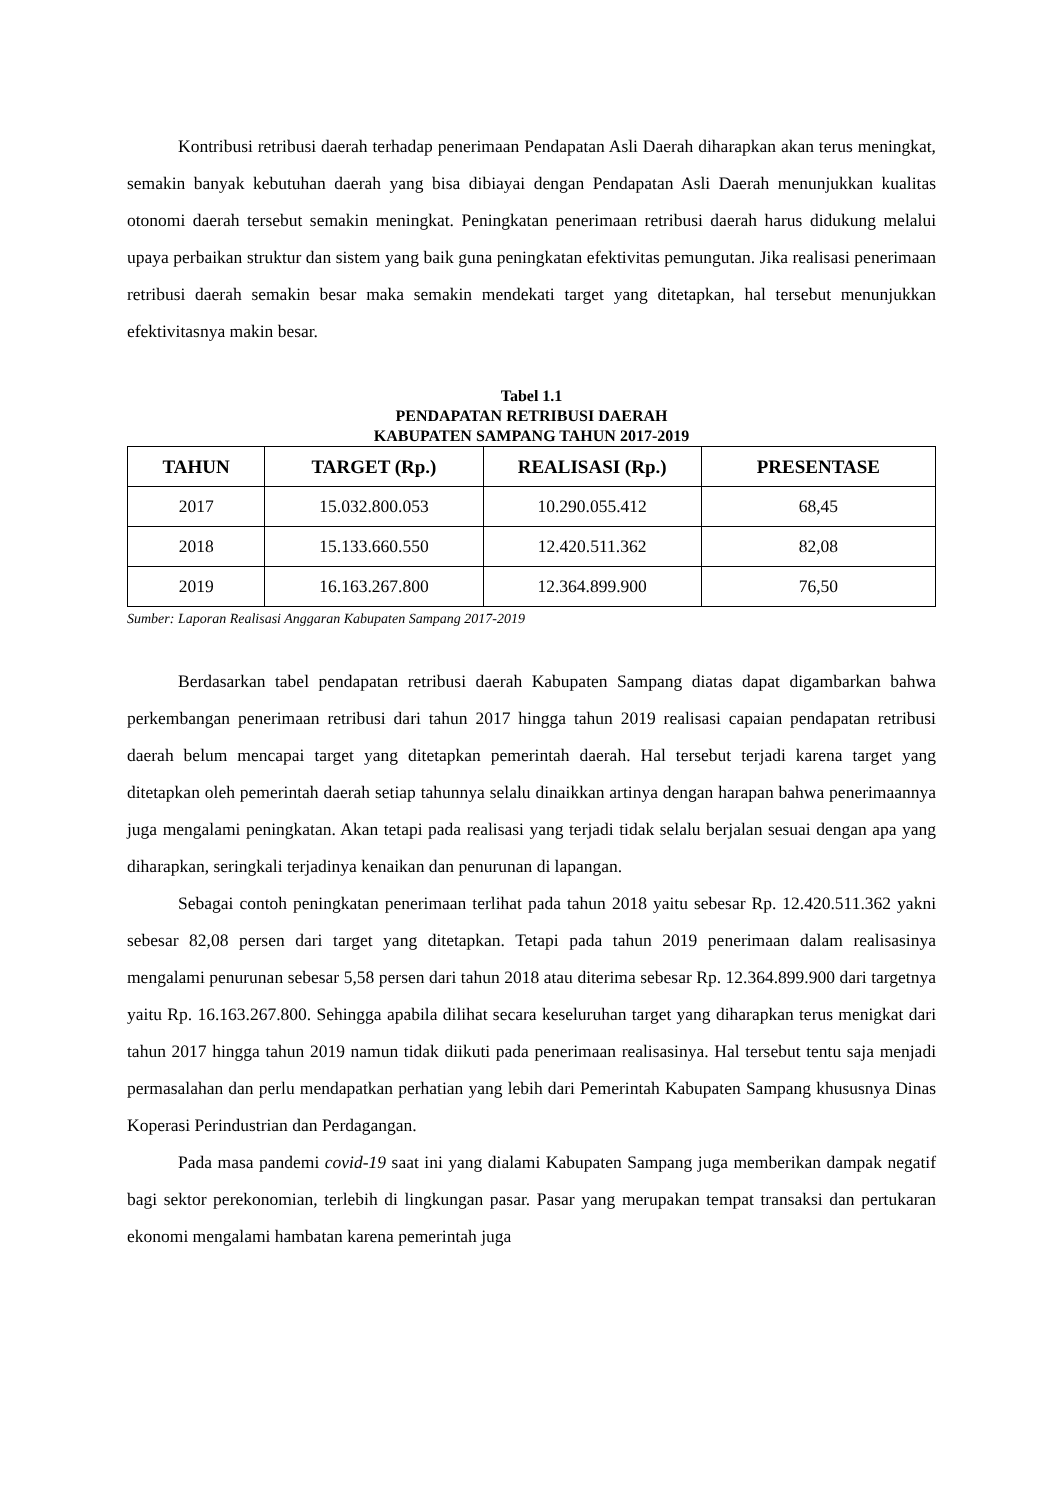Kontribusi retribusi daerah terhadap penerimaan Pendapatan Asli Daerah diharapkan akan terus meningkat, semakin banyak kebutuhan daerah yang bisa dibiayai dengan Pendapatan Asli Daerah menunjukkan kualitas otonomi daerah tersebut semakin meningkat. Peningkatan penerimaan retribusi daerah harus didukung melalui upaya perbaikan struktur dan sistem yang baik guna peningkatan efektivitas pemungutan. Jika realisasi penerimaan retribusi daerah semakin besar maka semakin mendekati target yang ditetapkan, hal tersebut menunjukkan efektivitasnya makin besar.
Tabel 1.1
PENDAPATAN RETRIBUSI DAERAH
KABUPATEN SAMPANG TAHUN 2017-2019
| TAHUN | TARGET (Rp.) | REALISASI (Rp.) | PRESENTASE |
| --- | --- | --- | --- |
| 2017 | 15.032.800.053 | 10.290.055.412 | 68,45 |
| 2018 | 15.133.660.550 | 12.420.511.362 | 82,08 |
| 2019 | 16.163.267.800 | 12.364.899.900 | 76,50 |
Sumber: Laporan Realisasi Anggaran Kabupaten Sampang 2017-2019
Berdasarkan tabel pendapatan retribusi daerah Kabupaten Sampang diatas dapat digambarkan bahwa perkembangan penerimaan retribusi dari tahun 2017 hingga tahun 2019 realisasi capaian pendapatan retribusi daerah belum mencapai target yang ditetapkan pemerintah daerah. Hal tersebut terjadi karena target yang ditetapkan oleh pemerintah daerah setiap tahunnya selalu dinaikkan artinya dengan harapan bahwa penerimaannya juga mengalami peningkatan. Akan tetapi pada realisasi yang terjadi tidak selalu berjalan sesuai dengan apa yang diharapkan, seringkali terjadinya kenaikan dan penurunan di lapangan.
Sebagai contoh peningkatan penerimaan terlihat pada tahun 2018 yaitu sebesar Rp. 12.420.511.362 yakni sebesar 82,08 persen dari target yang ditetapkan. Tetapi pada tahun 2019 penerimaan dalam realisasinya mengalami penurunan sebesar 5,58 persen dari tahun 2018 atau diterima sebesar Rp. 12.364.899.900 dari targetnya yaitu Rp. 16.163.267.800. Sehingga apabila dilihat secara keseluruhan target yang diharapkan terus menigkat dari tahun 2017 hingga tahun 2019 namun tidak diikuti pada penerimaan realisasinya. Hal tersebut tentu saja menjadi permasalahan dan perlu mendapatkan perhatian yang lebih dari Pemerintah Kabupaten Sampang khususnya Dinas Koperasi Perindustrian dan Perdagangan.
Pada masa pandemi covid-19 saat ini yang dialami Kabupaten Sampang juga memberikan dampak negatif bagi sektor perekonomian, terlebih di lingkungan pasar. Pasar yang merupakan tempat transaksi dan pertukaran ekonomi mengalami hambatan karena pemerintah juga